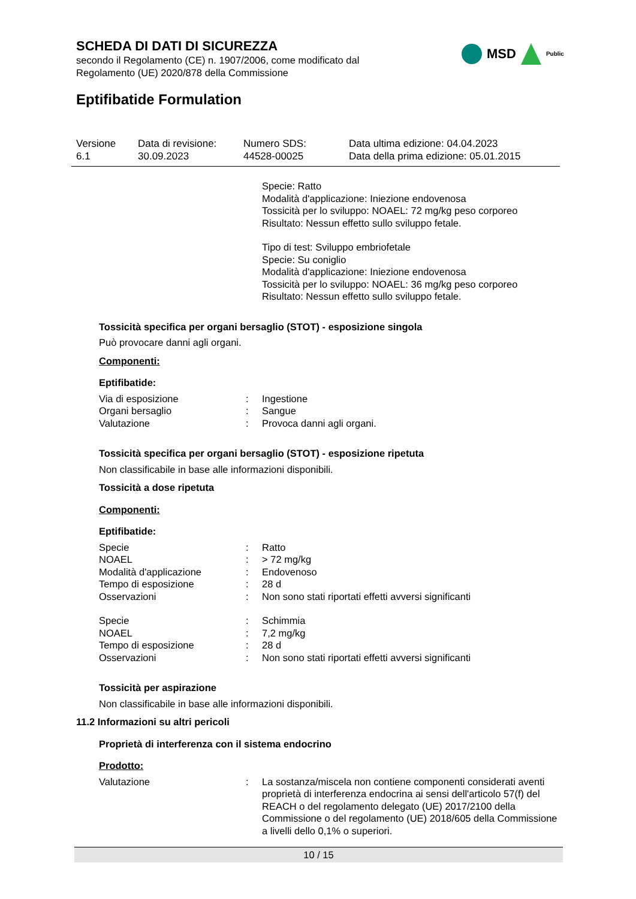SCHEDA DI DATI DI SICUREZZA
secondo il Regolamento (CE) n. 1907/2006, come modificato dal
Regolamento (UE) 2020/878 della Commissione
MSD
Public
Eptifibatide Formulation
| Versione 6.1 | Data di revisione: 30.09.2023 | Numero SDS: 44528-00025 | Data ultima edizione: 04.04.2023 Data della prima edizione: 05.01.2015 |
Specie: Ratto
Modalità d'applicazione: Iniezione endovenosa
Tossicità per lo sviluppo: NOAEL: 72 mg/kg peso corporeo
Risultato: Nessun effetto sullo sviluppo fetale.
Tipo di test: Sviluppo embriofetale
Specie: Su coniglio
Modalità d'applicazione: Iniezione endovenosa
Tossicità per lo sviluppo: NOAEL: 36 mg/kg peso corporeo
Risultato: Nessun effetto sullo sviluppo fetale.
Tossicità specifica per organi bersaglio (STOT) - esposizione singola
Può provocare danni agli organi.
Componenti:
Eptifibatide:
| Via di esposizione | : | Ingestione |
| Organi bersaglio | : | Sangue |
| Valutazione | : | Provoca danni agli organi. |
Tossicità specifica per organi bersaglio (STOT) - esposizione ripetuta
Non classificabile in base alle informazioni disponibili.
Tossicità a dose ripetuta
Componenti:
Eptifibatide:
| Specie | : | Ratto |
| NOAEL | : | > 72 mg/kg |
| Modalità d'applicazione | : | Endovenoso |
| Tempo di esposizione | : | 28 d |
| Osservazioni | : | Non sono stati riportati effetti avversi significanti |
| Specie | : | Schimmia |
| NOAEL | : | 7,2 mg/kg |
| Tempo di esposizione | : | 28 d |
| Osservazioni | : | Non sono stati riportati effetti avversi significanti |
Tossicità per aspirazione
Non classificabile in base alle informazioni disponibili.
11.2 Informazioni su altri pericoli
Proprietà di interferenza con il sistema endocrino
Prodotto:
| Valutazione | : | La sostanza/miscela non contiene componenti considerati aventi proprietà di interferenza endocrina ai sensi dell'articolo 57(f) del REACH o del regolamento delegato (UE) 2017/2100 della Commissione o del regolamento (UE) 2018/605 della Commissione a livelli dello 0,1% o superiori. |
10 / 15